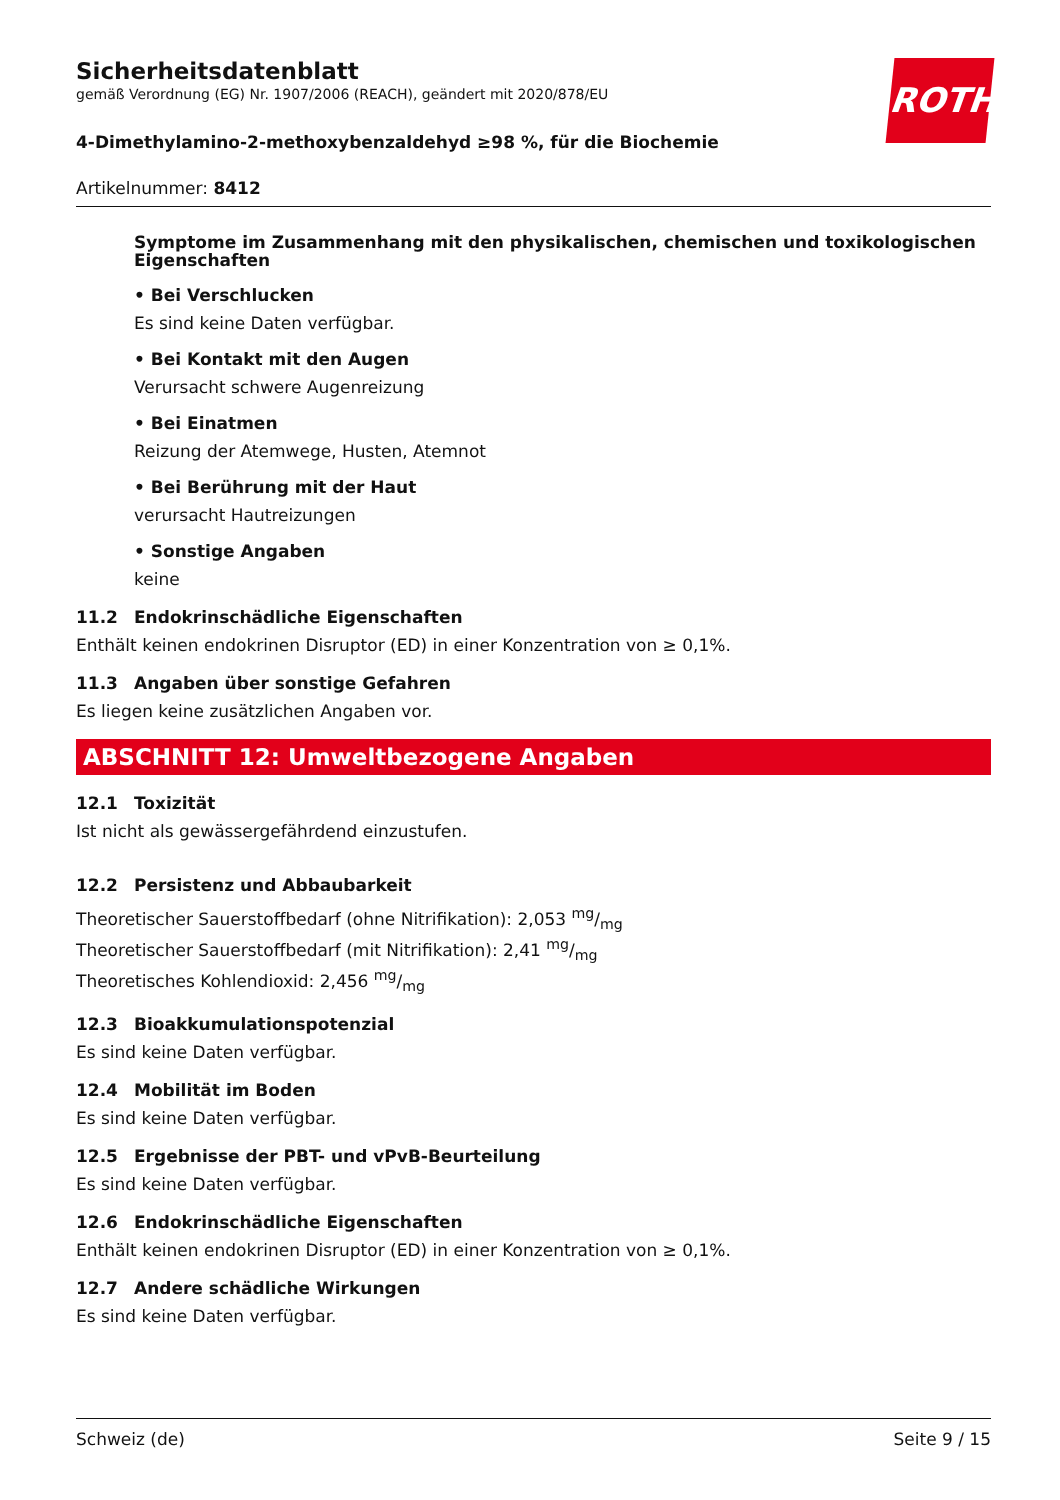ROTH
Sicherheitsdatenblatt
gemäß Verordnung (EG) Nr. 1907/2006 (REACH), geändert mit 2020/878/EU
4-Dimethylamino-2-methoxybenzaldehyd ≥98 %, für die Biochemie
Artikelnummer: 8412
Symptome im Zusammenhang mit den physikalischen, chemischen und toxikologischen Eigenschaften
• Bei Verschlucken
Es sind keine Daten verfügbar.
• Bei Kontakt mit den Augen
Verursacht schwere Augenreizung
• Bei Einatmen
Reizung der Atemwege, Husten, Atemnot
• Bei Berührung mit der Haut
verursacht Hautreizungen
• Sonstige Angaben
keine
11.2 Endokrinschädliche Eigenschaften
Enthält keinen endokrinen Disruptor (ED) in einer Konzentration von ≥ 0,1%.
11.3 Angaben über sonstige Gefahren
Es liegen keine zusätzlichen Angaben vor.
ABSCHNITT 12: Umweltbezogene Angaben
12.1 Toxizität
Ist nicht als gewässergefährdend einzustufen.
12.2 Persistenz und Abbaubarkeit
Theoretischer Sauerstoffbedarf (ohne Nitrifikation): 2,053 mg/mg
Theoretischer Sauerstoffbedarf (mit Nitrifikation): 2,41 mg/mg
Theoretisches Kohlendioxid: 2,456 mg/mg
12.3 Bioakkumulationspotenzial
Es sind keine Daten verfügbar.
12.4 Mobilität im Boden
Es sind keine Daten verfügbar.
12.5 Ergebnisse der PBT- und vPvB-Beurteilung
Es sind keine Daten verfügbar.
12.6 Endokrinschädliche Eigenschaften
Enthält keinen endokrinen Disruptor (ED) in einer Konzentration von ≥ 0,1%.
12.7 Andere schädliche Wirkungen
Es sind keine Daten verfügbar.
Schweiz (de) Seite 9 / 15